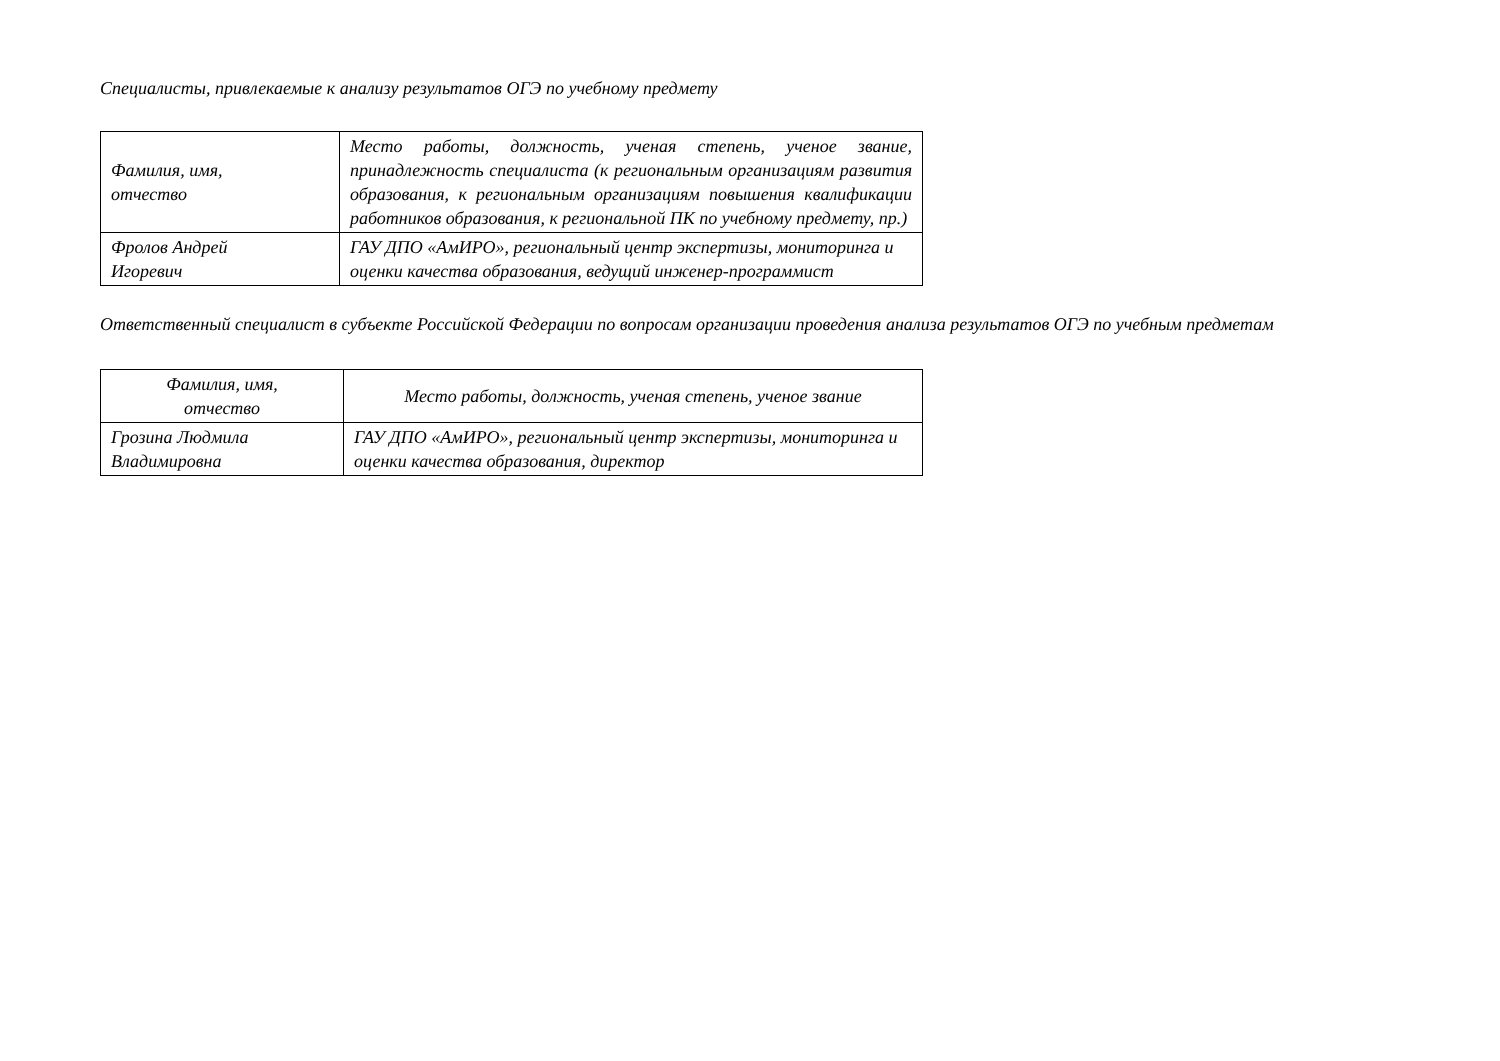Специалисты, привлекаемые к анализу результатов ОГЭ по учебному предмету
| Фамилия, имя, отчество | Место работы, должность, ученая степень, ученое звание, принадлежность специалиста (к региональным организациям развития образования, к региональным организациям повышения квалификации работников образования, к региональной ПК по учебному предмету, пр.) |
| Фролов Андрей Игоревич | ГАУ ДПО «АмИРО», региональный центр экспертизы, мониторинга и оценки качества образования, ведущий инженер-программист |
Ответственный специалист в субъекте Российской Федерации по вопросам организации проведения анализа результатов ОГЭ по учебным предметам
| Фамилия, имя, отчество | Место работы, должность, ученая степень, ученое звание |
| Грозина Людмила Владимировна | ГАУ ДПО «АмИРО», региональный центр экспертизы, мониторинга и оценки качества образования, директор |